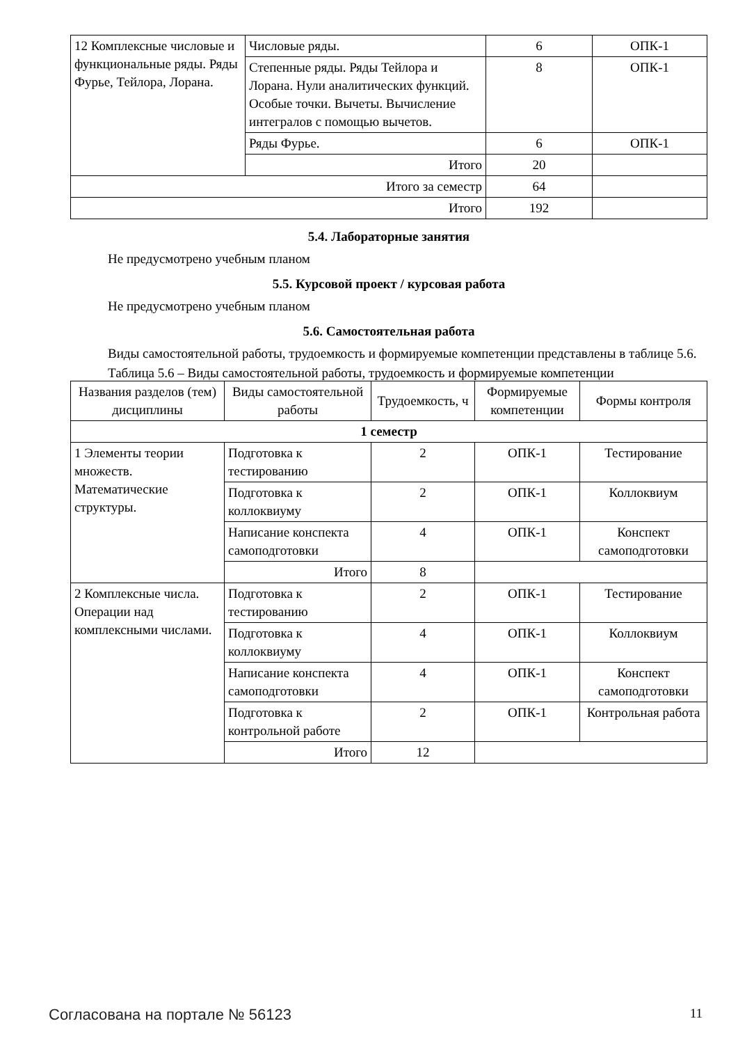| 12 Комплексные числовые и функциональные ряды. Ряды Фурье, Тейлора, Лорана. | Числовые ряды. | 6 | ОПК-1 |
| | Степенные ряды. Ряды Тейлора и Лорана. Нули аналитических функций. Особые точки. Вычеты. Вычисление интегралов с помощью вычетов. | 8 | ОПК-1 |
| | Ряды Фурье. | 6 | ОПК-1 |
| | Итого | 20 | |
| Итого за семестр | | 64 | |
| Итого | | 192 | |
5.4. Лабораторные занятия
Не предусмотрено учебным планом
5.5. Курсовой проект / курсовая работа
Не предусмотрено учебным планом
5.6. Самостоятельная работа
Виды самостоятельной работы, трудоемкость и формируемые компетенции представлены в таблице 5.6.
Таблица 5.6 – Виды самостоятельной работы, трудоемкость и формируемые компетенции
| Названия разделов (тем) дисциплины | Виды самостоятельной работы | Трудоемкость, ч | Формируемые компетенции | Формы контроля |
| --- | --- | --- | --- | --- |
| 1 семестр | | | | |
| 1 Элементы теории множеств. Математические структуры. | Подготовка к тестированию | 2 | ОПК-1 | Тестирование |
| | Подготовка к коллоквиуму | 2 | ОПК-1 | Коллоквиум |
| | Написание конспекта самоподготовки | 4 | ОПК-1 | Конспект самоподготовки |
| | Итого | 8 | | |
| 2 Комплексные числа. Операции над комплексными числами. | Подготовка к тестированию | 2 | ОПК-1 | Тестирование |
| | Подготовка к коллоквиуму | 4 | ОПК-1 | Коллоквиум |
| | Написание конспекта самоподготовки | 4 | ОПК-1 | Конспект самоподготовки |
| | Подготовка к контрольной работе | 2 | ОПК-1 | Контрольная работа |
| | Итого | 12 | | |
Согласована на портале № 56123 11